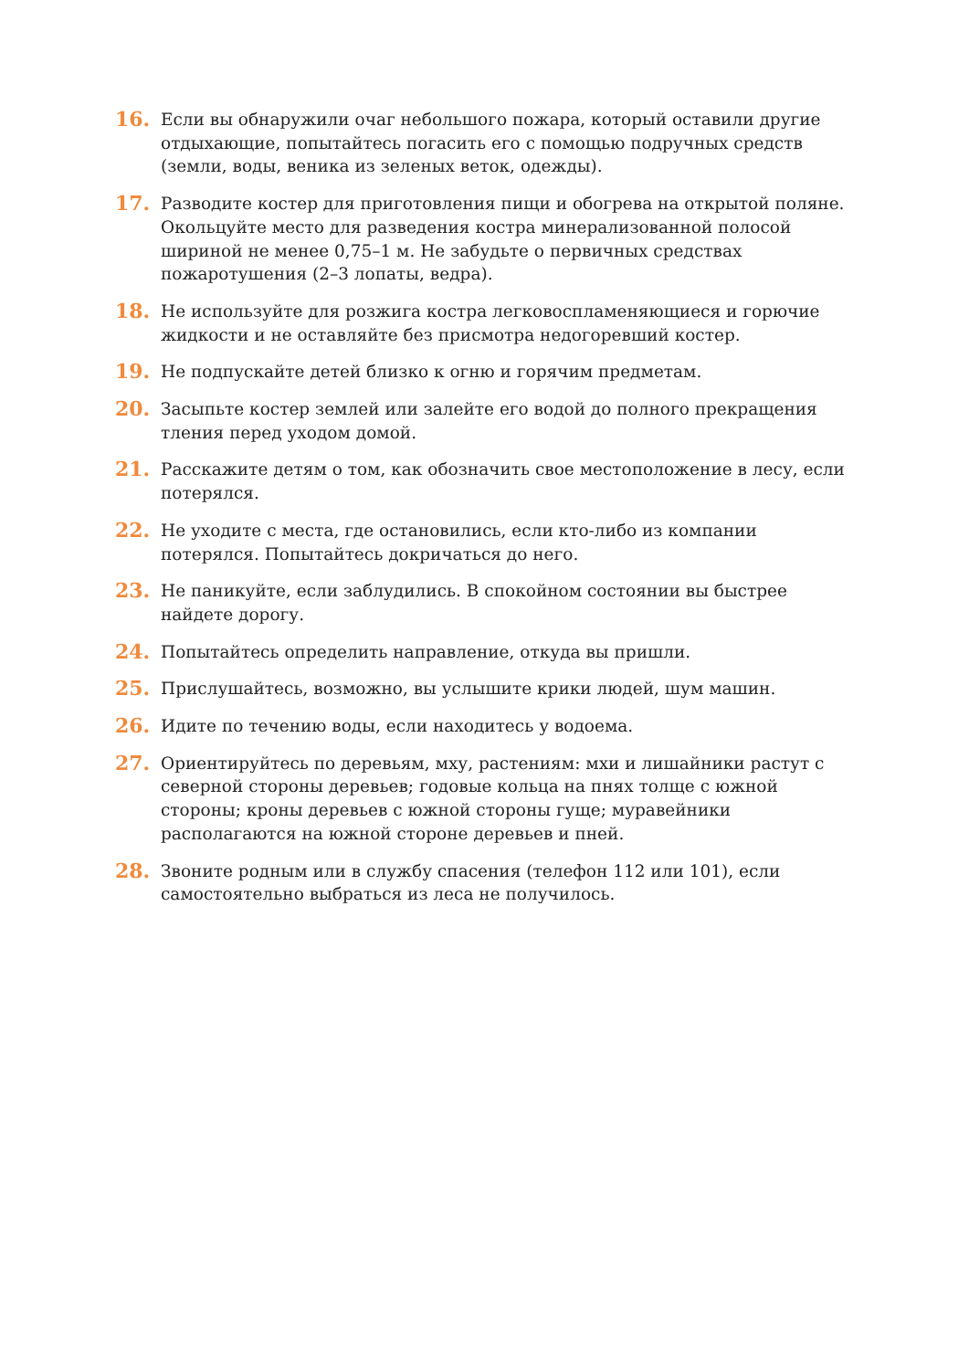16.
Если вы обнаружили очаг небольшого пожара, который оставили другие отдыхающие, попытайтесь погасить его с помощью подручных средств (земли, воды, веника из зеленых веток, одежды).
17.
Разводите костер для приготовления пищи и обогрева на открытой поляне. Окольцуйте место для разведения костра минерализованной полосой шириной не менее 0,75–1 м. Не забудьте о первичных средствах пожаротушения (2–3 лопаты, ведра).
18.
Не используйте для розжига костра легковоспламеняющиеся и горючие жидкости и не оставляйте без присмотра недогоревший костер.
19.
Не подпускайте детей близко к огню и горячим предметам.
20.
Засыпьте костер землей или залейте его водой до полного прекращения тления перед уходом домой.
21.
Расскажите детям о том, как обозначить свое местоположение в лесу, если потерялся.
22.
Не уходите с места, где остановились, если кто-либо из компании потерялся. Попытайтесь докричаться до него.
23.
Не паникуйте, если заблудились. В спокойном состоянии вы быстрее найдете дорогу.
24.
Попытайтесь определить направление, откуда вы пришли.
25.
Прислушайтесь, возможно, вы услышите крики людей, шум машин.
26.
Идите по течению воды, если находитесь у водоема.
27.
Ориентируйтесь по деревьям, мху, растениям: мхи и лишайники растут с северной стороны деревьев; годовые кольца на пнях толще с южной стороны; кроны деревьев с южной стороны гуще; муравейники располагаются на южной стороне деревьев и пней.
28.
Звоните родным или в службу спасения (телефон 112 или 101), если самостоятельно выбраться из леса не получилось.